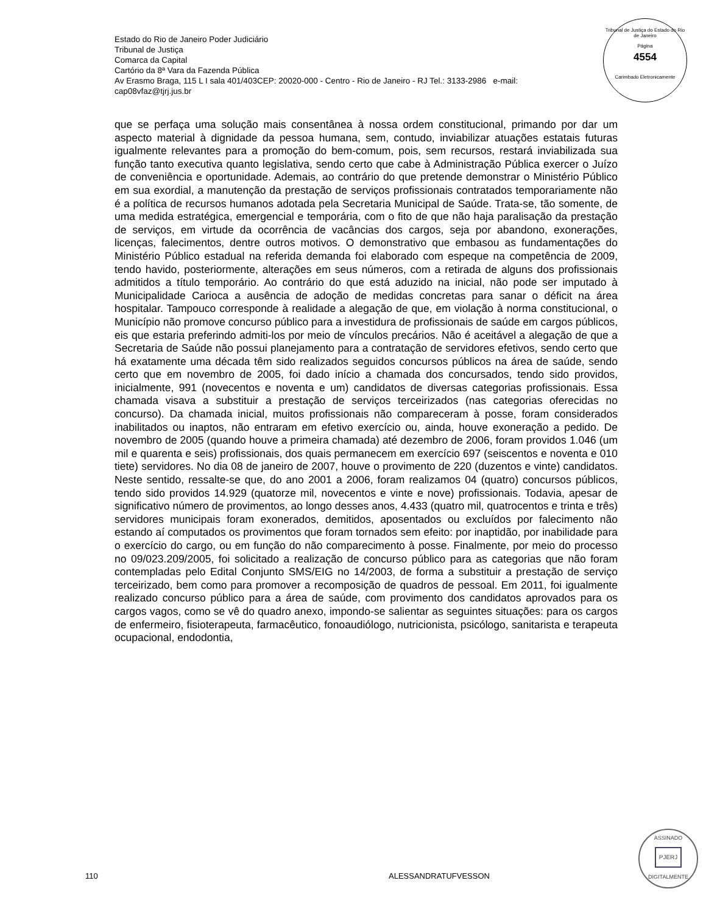Estado do Rio de Janeiro Poder Judiciário
Tribunal de Justiça
Comarca da Capital
Cartório da 8ª Vara da Fazenda Pública
Av Erasmo Braga, 115 L I sala 401/403CEP: 20020-000 - Centro - Rio de Janeiro - RJ Tel.: 3133-2986 e-mail:
cap08vfaz@tjrj.jus.br
Tribunal de Justiça do Estado do Rio de Janeiro
Página
4554
Carimbado Eletronicamente
que se perfaça uma solução mais consentânea à nossa ordem constitucional, primando por dar um aspecto material à dignidade da pessoa humana, sem, contudo, inviabilizar atuações estatais futuras igualmente relevantes para a promoção do bem-comum, pois, sem recursos, restará inviabilizada sua função tanto executiva quanto legislativa, sendo certo que cabe à Administração Pública exercer o Juízo de conveniência e oportunidade. Ademais, ao contrário do que pretende demonstrar o Ministério Público em sua exordial, a manutenção da prestação de serviços profissionais contratados temporariamente não é a política de recursos humanos adotada pela Secretaria Municipal de Saúde. Trata-se, tão somente, de uma medida estratégica, emergencial e temporária, com o fito de que não haja paralisação da prestação de serviços, em virtude da ocorrência de vacâncias dos cargos, seja por abandono, exonerações, licenças, falecimentos, dentre outros motivos. O demonstrativo que embasou as fundamentações do Ministério Público estadual na referida demanda foi elaborado com espeque na competência de 2009, tendo havido, posteriormente, alterações em seus números, com a retirada de alguns dos profissionais admitidos a título temporário. Ao contrário do que está aduzido na inicial, não pode ser imputado à Municipalidade Carioca a ausência de adoção de medidas concretas para sanar o déficit na área hospitalar. Tampouco corresponde à realidade a alegação de que, em violação à norma constitucional, o Município não promove concurso público para a investidura de profissionais de saúde em cargos públicos, eis que estaria preferindo admiti-los por meio de vínculos precários. Não é aceitável a alegação de que a Secretaria de Saúde não possui planejamento para a contratação de servidores efetivos, sendo certo que há exatamente uma década têm sido realizados seguidos concursos públicos na área de saúde, sendo certo que em novembro de 2005, foi dado início a chamada dos concursados, tendo sido providos, inicialmente, 991 (novecentos e noventa e um) candidatos de diversas categorias profissionais. Essa chamada visava a substituir a prestação de serviços terceirizados (nas categorias oferecidas no concurso). Da chamada inicial, muitos profissionais não compareceram à posse, foram considerados inabilitados ou inaptos, não entraram em efetivo exercício ou, ainda, houve exoneração a pedido. De novembro de 2005 (quando houve a primeira chamada) até dezembro de 2006, foram providos 1.046 (um mil e quarenta e seis) profissionais, dos quais permanecem em exercício 697 (seiscentos e noventa e 010 tiete) servidores. No dia 08 de janeiro de 2007, houve o provimento de 220 (duzentos e vinte) candidatos. Neste sentido, ressalte-se que, do ano 2001 a 2006, foram realizamos 04 (quatro) concursos públicos, tendo sido providos 14.929 (quatorze mil, novecentos e vinte e nove) profissionais. Todavia, apesar de significativo número de provimentos, ao longo desses anos, 4.433 (quatro mil, quatrocentos e trinta e três) servidores municipais foram exonerados, demitidos, aposentados ou excluídos por falecimento não estando aí computados os provimentos que foram tornados sem efeito: por inaptidão, por inabilidade para o exercício do cargo, ou em função do não comparecimento à posse. Finalmente, por meio do processo no 09/023.209/2005, foi solicitado a realização de concurso público para as categorias que não foram contempladas pelo Edital Conjunto SMS/EIG no 14/2003, de forma a substituir a prestação de serviço terceirizado, bem como para promover a recomposição de quadros de pessoal. Em 2011, foi igualmente realizado concurso público para a área de saúde, com provimento dos candidatos aprovados para os cargos vagos, como se vê do quadro anexo, impondo-se salientar as seguintes situações: para os cargos de enfermeiro, fisioterapeuta, farmacêutico, fonoaudiólogo, nutricionista, psicólogo, sanitarista e terapeuta ocupacional, endodontia,
ASSINADO
PJERJ
DIGITALMENTE
110 ALESSANDRATUFVESSON